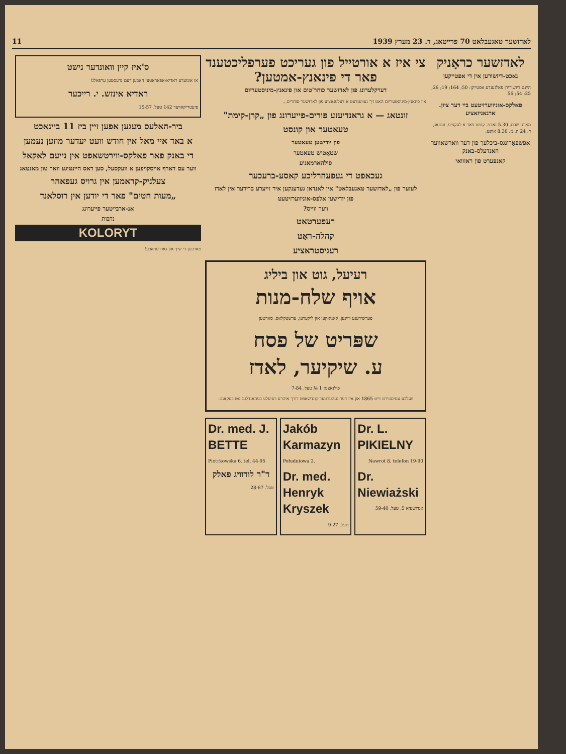לאדזשער טאגעבלאט 70 פרײטאג, ד. 23 מערץ 1939 11
לאדזשער כראָניק
נאכט-דיזשורען אין די אפטייקען
הײנט דיזשורירן פאלגענדע אפטײקן: 50; 164; 19; 26; 25; 54; 56.
פאלקס-אוניווערזיטעט ביי דער ציון. ארגאניזאציע
מארגן שבת, 5.30 נאכמ. קומט פאר א לעקציע. זונטאג, ד. 24 ה. מ. 8.30 אוונט.
אפשפּאָרונגס-ביכלעך פון דער ווארשאווער האנדעלס-באנק
קאנפּערט פון ראזוואי
צי איז א אורטייל פון געריכט פערפליכטענד פאר די פינאנץ-אמטען?
דערקלערונג פון לאדזשער כוחר'טום און פינאנץ-מיניסטעריום
אין פינאנץ-מיניסטעריום האט זיך געווענדעט א דעלעגאציע פון לאדזשער סוחרים...
זונטאג — א גראנדיעזע פּורים-פייערונג פון „קרן-קימת"
טעאטער און קונסט
פון יודישען טעאטער
שטאָטיש טעאטער
פילהארמאניע
געכאפט די געפעהרליכע קאסע-ברעכער
לעזער פון „לאדזשער טאגעבלאט" אין לאנדאן געדענקען איר זייערע ברידער אין לאדז
פון יודישען אלפס-אוניווערזיטעט
ווער ווייס?
רעפערטאט
קהלה-ראַט
רעגיסטראציע
רעיעל, גוט און ביליג
אויף שלח-מנות
פערשידענע וויינען, קאניאקען און ליקערען, ערשטקלאס. סארטען
שפּריט של פסח
ע. שיקיער, לאדז
פולנאצנא 1 № טעל. 7-84
וועלכע עגזיסטירט זייט 1865 און איז דער געהערטער קונדשאפט דורך איהרע רעיעלע בעהאנדלונג גוט בעקאנט.
Dr. L. PIKIELNY
Nawrot 8, telefon 19-90
Dr. Niewiażski
אנדזשעיא 5, טעל. 59-40
Jakób Karmazyn
Południowa 2.
Dr. med. Henryk Kryszek
טעל. 9-27
Dr. med. J. BETTE
Piotrkowska 6, tel. 44-95
ד"ר לודוויג פאלק
טעל. 28-67
ס'איז קיין וואונדער נישט
אז אונזערע ראדיא-אפאראטען האבען דעם גרעסטען ערפאלג!
ראדיא אינזש. י. רייכער
פיעטריקאווער 142 טעל. 15-57
ביר-האלעס מעגען אפען זיין ביז 11 ביינאכט
א באד איי מאל אין חודש וועט יעדער מוזען נעמען
די באנק פאר פאלקס-ווירטשאפט אין נייעם לאקאל
ווער עם דארף אויסקויפען א וועקסעל, סען דאס היינטיגע וואר טון מאנטאג
צעלניק-קראמען אין גרויס געפאהר
„מעות חטים" פאר די יודען אין רוסלאנד
אנ-ארבייטער פייערונג
נדבות
KOLORYT
פארבען די שיך און גארדעראבע!